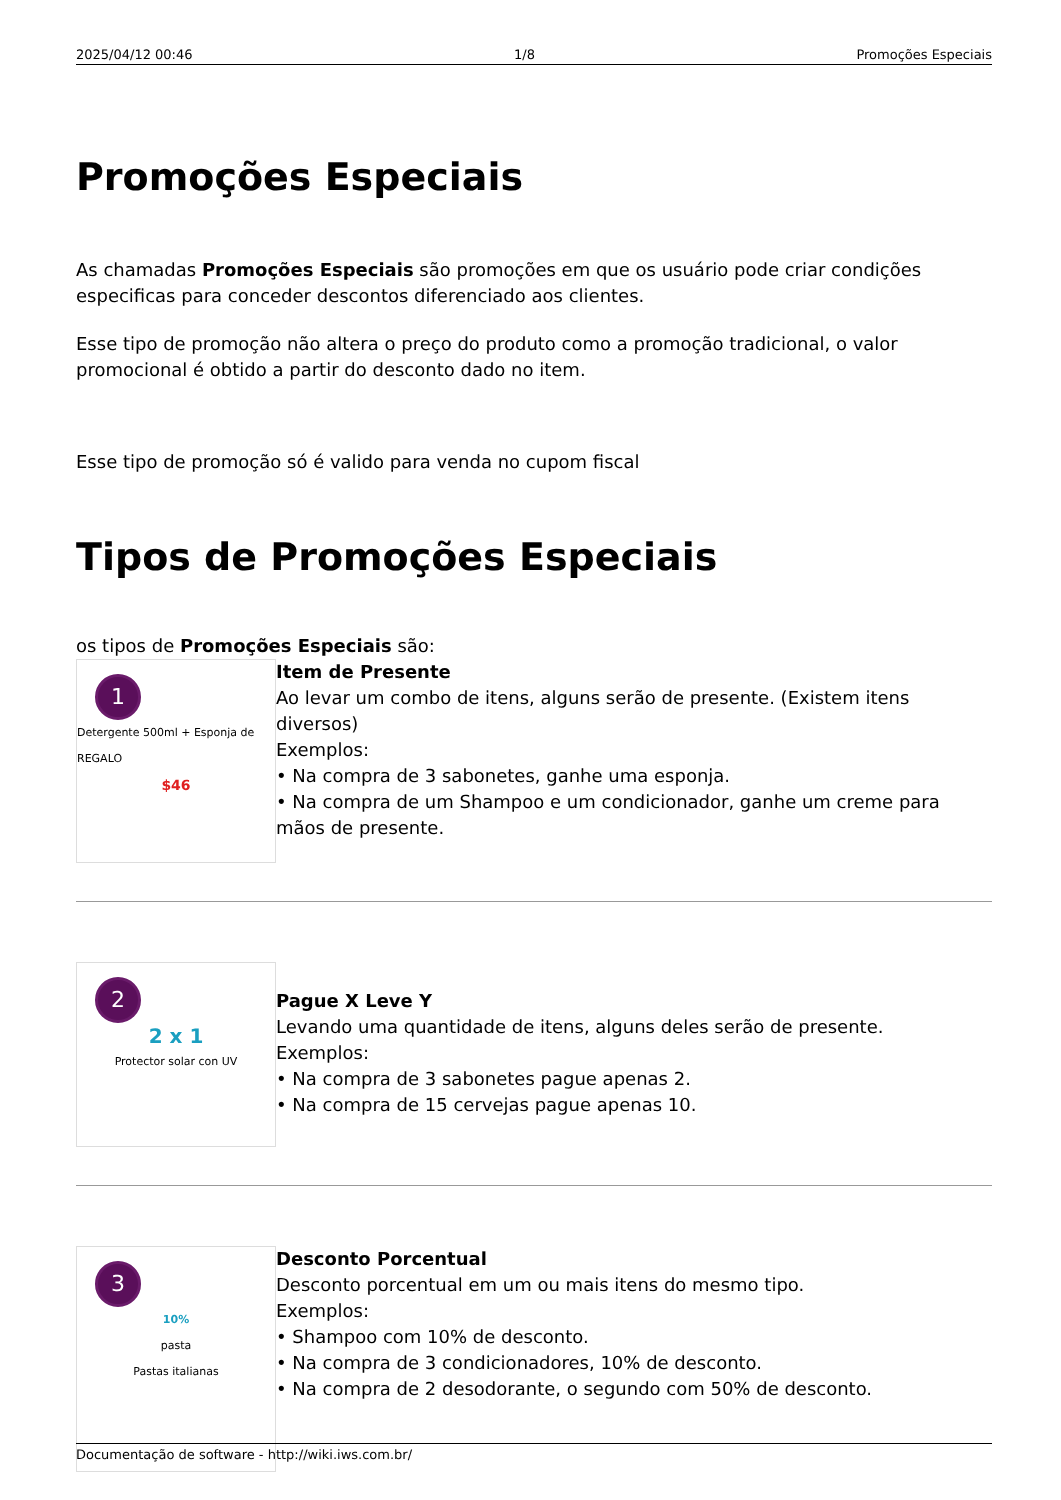2025/04/12 00:46 1/8 Promoções Especiais
Promoções Especiais
As chamadas Promoções Especiais são promoções em que os usuário pode criar condições especificas para conceder descontos diferenciado aos clientes.
Esse tipo de promoção não altera o preço do produto como a promoção tradicional, o valor promocional é obtido a partir do desconto dado no item.
Esse tipo de promoção só é valido para venda no cupom fiscal
Tipos de Promoções Especiais
os tipos de Promoções Especiais são:
1
Detergente 500ml + Esponja de REGALO
$46
Item de Presente
Ao levar um combo de itens, alguns serão de presente. (Existem itens diversos)
Exemplos:
• Na compra de 3 sabonetes, ganhe uma esponja.
• Na compra de um Shampoo e um condicionador, ganhe um creme para mãos de presente.
2
2 x 1
Protector solar con UV
Pague X Leve Y
Levando uma quantidade de itens, alguns deles serão de presente.
Exemplos:
• Na compra de 3 sabonetes pague apenas 2.
• Na compra de 15 cervejas pague apenas 10.
3
10%
pasta
Pastas italianas
Desconto Porcentual
Desconto porcentual em um ou mais itens do mesmo tipo.
Exemplos:
• Shampoo com 10% de desconto.
• Na compra de 3 condicionadores, 10% de desconto.
• Na compra de 2 desodorante, o segundo com 50% de desconto.
Documentação de software - http://wiki.iws.com.br/